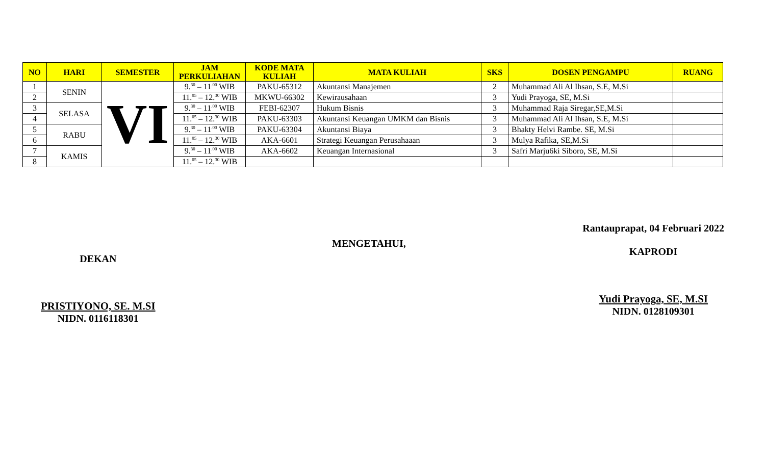| NO | HARI | SEMESTER | JAM PERKULIAHAN | KODE MATA KULIAH | MATA KULIAH | SKS | DOSEN PENGAMPU | RUANG |
| --- | --- | --- | --- | --- | --- | --- | --- | --- |
| 1 | SENIN | VI | 9.<sup>30</sup> – 11<sup>.00</sup> WIB | PAKU-65312 | Akuntansi Manajemen | 2 | Muhammad Ali Al Ihsan, S.E, M.Si | |
| 2 | | | 11.<sup>05</sup> – 12.<sup>30</sup> WIB | MKWU-66302 | Kewirausahaan | 3 | Yudi Prayoga, SE, M.Si | |
| 3 | SELASA | | 9.<sup>30</sup> – 11<sup>.00</sup> WIB | FEBI-62307 | Hukum Bisnis | 3 | Muhammad Raja Siregar,SE,M.Si | |
| 4 | | | 11.<sup>05</sup> – 12.<sup>30</sup> WIB | PAKU-63303 | Akuntansi Keuangan UMKM dan Bisnis | 3 | Muhammad Ali Al Ihsan, S.E, M.Si | |
| 5 | RABU | | 9.<sup>30</sup> – 11<sup>.00</sup> WIB | PAKU-63304 | Akuntansi Biaya | 3 | Bhakty Helvi Rambe. SE, M.Si | |
| 6 | | | 11.<sup>05</sup> – 12.<sup>30</sup> WIB | AKA-6601 | Strategi Keuangan Perusahaaan | 3 | Mulya Rafika, SE,M.Si | |
| 7 | KAMIS | | 9.<sup>30</sup> – 11<sup>.00</sup> WIB | AKA-6602 | Keuangan Internasional | 3 | Safri Marju6ki Siboro, SE, M.Si | |
| 8 | | | 11.<sup>05</sup> – 12.<sup>30</sup> WIB | | | | | |
DEKAN
PRISTIYONO, SE. M.SI
NIDN. 0116118301
MENGETAHUI,
Rantauprapat, 04 Februari 2022
KAPRODI
Yudi Prayoga, SE, M.SI
NIDN. 0128109301